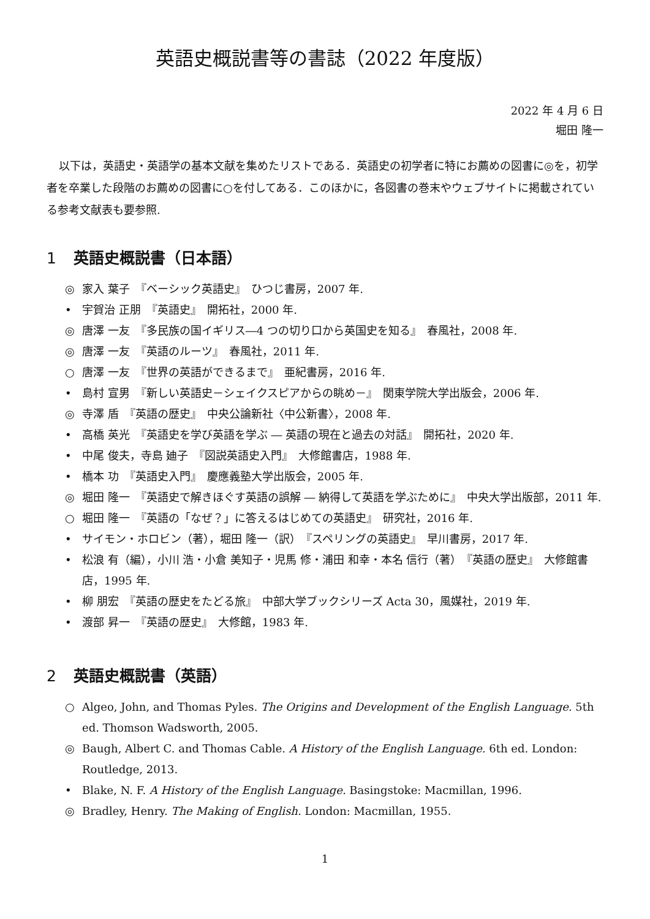英語史概説書等の書誌（2022 年度版）
2022 年 4 月 6 日
堀田 隆一
以下は，英語史・英語学の基本文献を集めたリストである．英語史の初学者に特にお薦めの図書に◎を，初学者を卒業した段階のお薦めの図書に○を付してある．このほかに，各図書の巻末やウェブサイトに掲載されている参考文献表も要参照.
1 英語史概説書（日本語）
◎ 家入 葉子　『ベーシック英語史』　ひつじ書房，2007 年.
• 宇賀治 正朋　『英語史』　開拓社，2000 年.
◎ 唐澤 一友　『多民族の国イギリス―4 つの切り口から英国史を知る』　春風社，2008 年.
◎ 唐澤 一友　『英語のルーツ』　春風社，2011 年.
○ 唐澤 一友　『世界の英語ができるまで』　亜紀書房，2016 年.
• 島村 宣男　『新しい英語史－シェイクスピアからの眺め－』　関東学院大学出版会，2006 年.
◎ 寺澤 盾　『英語の歴史』　中央公論新社〈中公新書〉，2008 年.
• 高橋 英光　『英語史を学び英語を学ぶ ― 英語の現在と過去の対話』　開拓社，2020 年.
• 中尾 俊夫，寺島 廸子　『図説英語史入門』　大修館書店，1988 年.
• 橋本 功　『英語史入門』　慶應義塾大学出版会，2005 年.
◎ 堀田 隆一　『英語史で解きほぐす英語の誤解 ― 納得して英語を学ぶために』　中央大学出版部，2011 年.
○ 堀田 隆一　『英語の「なぜ？」に答えるはじめての英語史』　研究社，2016 年.
• サイモン・ホロビン（著），堀田 隆一（訳）　『スペリングの英語史』　早川書房，2017 年.
• 松浪 有（編），小川 浩・小倉 美知子・児馬 修・浦田 和幸・本名 信行（著）　『英語の歴史』　大修館書店，1995 年.
• 柳 朋宏　『英語の歴史をたどる旅』　中部大学ブックシリーズ Acta 30，風媒社，2019 年.
• 渡部 昇一　『英語の歴史』　大修館，1983 年.
2 英語史概説書（英語）
○ Algeo, John, and Thomas Pyles. The Origins and Development of the English Language. 5th ed. Thomson Wadsworth, 2005.
◎ Baugh, Albert C. and Thomas Cable. A History of the English Language. 6th ed. London: Routledge, 2013.
• Blake, N. F. A History of the English Language. Basingstoke: Macmillan, 1996.
◎ Bradley, Henry. The Making of English. London: Macmillan, 1955.
1